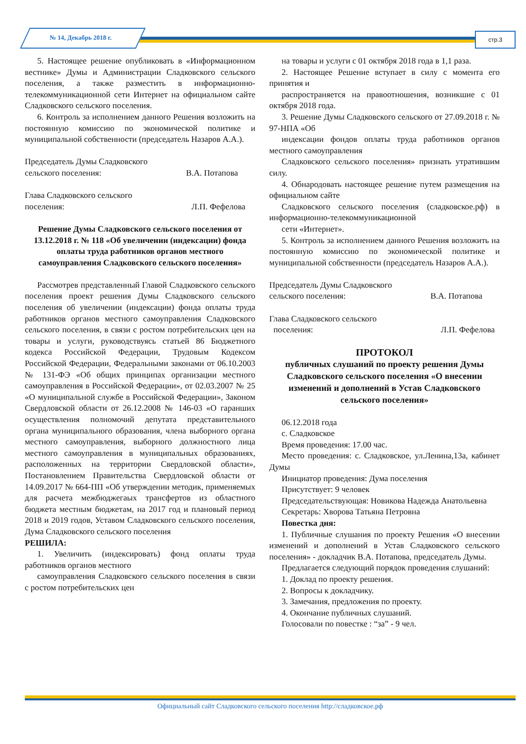№ 14, Декабрь 2018 г. стр.3
5. Настоящее решение опубликовать в «Информационном вестнике» Думы и Администрации Сладковского сельского поселения, а также разместить в информационно-телекоммуникационной сети Интернет на официальном сайте Сладковского сельского поселения.
6. Контроль за исполнением данного Решения возложить на постоянную комиссию по экономической политике и муниципальной собственности (председатель Назаров А.А.).
Председатель Думы Сладковского
сельского поселения: В.А. Потапова
Глава Сладковского сельского
поселения: Л.П. Фефелова
Решение Думы Сладковского сельского поселения от 13.12.2018 г. № 118 «Об увеличении (индексации) фонда оплаты труда работников органов местного самоуправления Сладковского сельского поселения»
Рассмотрев представленный Главой Сладковского сельского поселения проект решения Думы Сладковского сельского поселения об увеличении (индексации) фонда оплаты труда работников органов местного самоуправления Сладковского сельского поселения, в связи с ростом потребительских цен на товары и услуги, руководствуясь статьей 86 Бюджетного кодекса Российской Федерации, Трудовым Кодексом Российской Федерации, Федеральными законами от 06.10.2003 № 131-ФЭ «Об общих принципах организации местного самоуправления в Российской Федерации», от 02.03.2007 № 25 «О муниципальной службе в Российской Федерации», Законом Свердловской области от 26.12.2008 № 146-03 «О гаранших осуществления полномочий депутата представительного органа муниципального образования, члена выборного органа местного самоуправления, выборного должностного лица местного самоуправления в муниципальных образованиях, расположенных на территории Свердловской области», Постановлением Правительства Свердловской области от 14.09.2017 № 664-ПП «Об утверждении методик, применяемых для расчета межбюджегаых трансфертов из областного бюджета местным бюджетам, на 2017 год и плановый период 2018 и 2019 годов, Уставом Сладковского сельского поселения, Дума Сладковского сельского поселения
РЕШИЛА:
1. Увеличить (индексировать) фонд оплаты труда работников органов местного
самоуправления Сладковского сельского поселения в связи с ростом потребительских цен
на товары и услуги с 01 октября 2018 года в 1,1 раза.
2. Настоящее Решение вступает в силу с момента его принятия и
распространяется на правоотношения, возникшие с 01 октября 2018 года.
3. Решение Думы Сладковского сельского от 27.09.2018 г. № 97-НПА «Об
индексации фондов оплаты труда работников органов местного самоуправления
Сладковского сельского поселения» признать утратившим силу.
4. Обнародовать настоящее решение путем размещения на официальном сайте
Сладковского сельского поселения (сладковское.рф) в информационно-телекоммуникационной
сети «Интернет».
5. Контроль за исполнением данного Решения возложить на постоянную комиссию по экономической политике и муниципальной собственности (председатель Назаров А.А.).
Председатель Думы Сладковского
сельского поселения: В.А. Потапова
Глава Сладковского сельского
поселения: Л.П. Фефелова
ПРОТОКОЛ
публичных слушаний по проекту решения Думы Сладковского сельского поселения «О внесении изменений и дополнений в Устав Сладковского сельского поселения»
06.12.2018 года
с. Сладковское
Время проведения: 17.00 час.
Место проведения: с. Сладковское, ул.Ленина,13а, кабинет Думы
Инициатор проведения: Дума поселения
Присутствует: 9 человек
Председательствующая: Новикова Надежда Анатольевна
Секретарь: Хворова Татьяна Петровна
Повестка дня:
1. Публичные слушания по проекту Решения «О внесении изменений и дополнений в Устав Сладковского сельского поселения» - докладчик В.А. Потапова, председатель Думы.
Предлагается следующий порядок проведения слушаний:
1. Доклад по проекту решения.
2. Вопросы к докладчику.
3. Замечания, предложения по проекту.
4. Окончание публичных слушаний.
Голосовали по повестке : “за” - 9 чел.
Официальный сайт Сладковского сельского поселения http://сладковское.рф